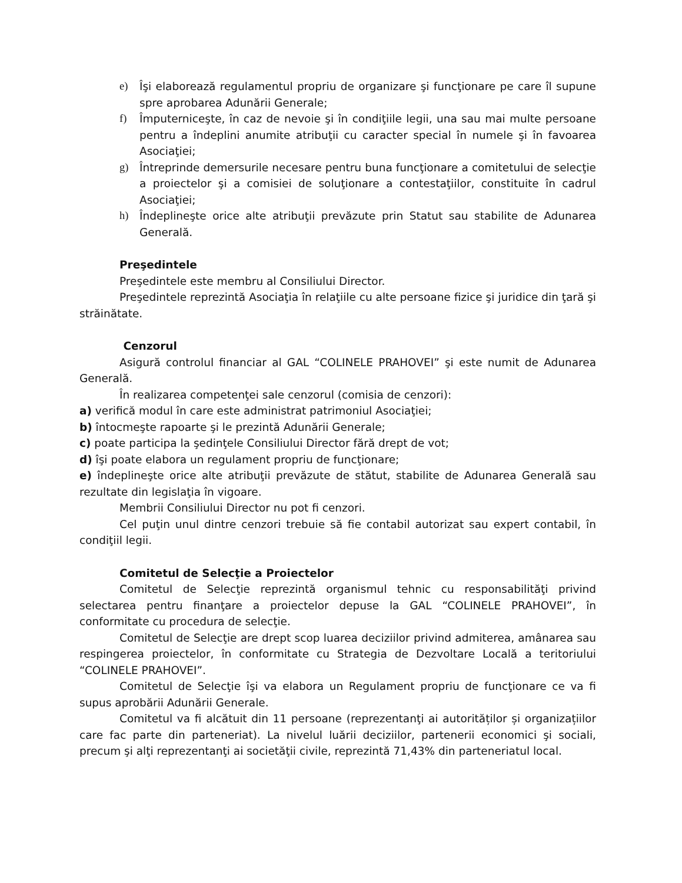e) Îşi elaborează regulamentul propriu de organizare şi funcţionare pe care îl supune spre aprobarea Adunării Generale;
f) Împuterniceşte, în caz de nevoie şi în condiţiile legii, una sau mai multe persoane pentru a îndeplini anumite atribuţii cu caracter special în numele şi în favoarea Asociaţiei;
g) Întreprinde demersurile necesare pentru buna funcţionare a comitetului de selecţie a proiectelor şi a comisiei de soluţionare a contestaţiilor, constituite în cadrul Asociaţiei;
h) Îndeplineşte orice alte atribuţii prevăzute prin Statut sau stabilite de Adunarea Generală.
Preşedintele
Preşedintele este membru al Consiliului Director.
Preşedintele reprezintă Asociaţia în relaţiile cu alte persoane fizice şi juridice din ţară şi străinătate.
Cenzorul
Asigură controlul financiar al GAL “COLINELE PRAHOVEI” şi este numit de Adunarea Generală.
În realizarea competenţei sale cenzorul (comisia de cenzori):
a) verifică modul în care este administrat patrimoniul Asociaţiei;
b) întocmeşte rapoarte şi le prezintă Adunării Generale;
c) poate participa la şedinţele Consiliului Director fără drept de vot;
d) îşi poate elabora un regulament propriu de funcţionare;
e) îndeplineşte orice alte atribuţii prevăzute de stătut, stabilite de Adunarea Generală sau rezultate din legislaţia în vigoare.
Membrii Consiliului Director nu pot fi cenzori.
Cel puţin unul dintre cenzori trebuie să fie contabil autorizat sau expert contabil, în condiţiil legii.
Comitetul de Selecţie a Proiectelor
Comitetul de Selecţie reprezintă organismul tehnic cu responsabilităţi privind selectarea pentru finanţare a proiectelor depuse la GAL “COLINELE PRAHOVEI”, în conformitate cu procedura de selecţie.
Comitetul de Selecţie are drept scop luarea deciziilor privind admiterea, amânarea sau respingerea proiectelor, în conformitate cu Strategia de Dezvoltare Locală a teritoriului “COLINELE PRAHOVEI”.
Comitetul de Selecţie îşi va elabora un Regulament propriu de funcţionare ce va fi supus aprobării Adunării Generale.
Comitetul va fi alcătuit din 11 persoane (reprezentanţi ai autorităților și organizațiilor care fac parte din parteneriat). La nivelul luării deciziilor, partenerii economici şi sociali, precum şi alţi reprezentanţi ai societăţii civile, reprezintă 71,43% din parteneriatul local.